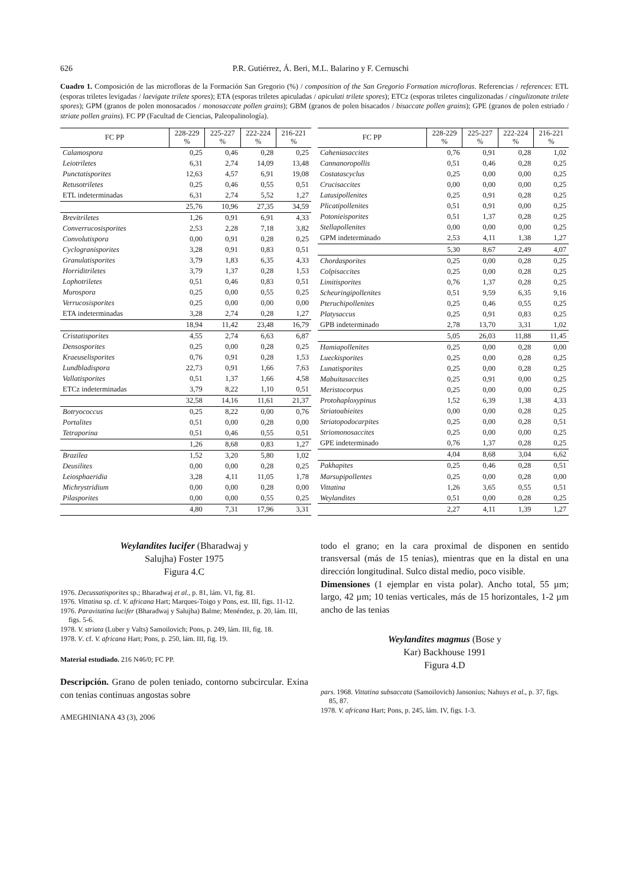626 P.R. Gutiérrez, Á. Beri, M.L. Balarino y F. Cernuschi
Cuadro 1. Composición de las microfloras de la Formación San Gregorio (%) / composition of the San Gregorio Formation microfloras. Referencias / references: ETL (esporas triletes levigadas / laevigate trilete spores); ETA (esporas triletes apiculadas / apiculati trilete spores); ETCz (esporas triletes cingulizonadas / cingulizonate trilete spores); GPM (granos de polen monosacados / monosaccate pollen grains); GBM (granos de polen bisacados / bisaccate pollen grains); GPE (granos de polen estriado / striate pollen grains). FC PP (Facultad de Ciencias, Paleopalinología).
| FC PP | 228-229 % | 225-227 % | 222-224 % | 216-221 % |
| --- | --- | --- | --- | --- |
| Calamospora | 0,25 | 0,46 | 0,28 | 0,25 |
| Leiotriletes | 6,31 | 2,74 | 14,09 | 13,48 |
| Punctatisporites | 12,63 | 4,57 | 6,91 | 19,08 |
| Retusotriletes | 0,25 | 0,46 | 0,55 | 0,51 |
| ETL indeterminadas | 6,31 | 2,74 | 5,52 | 1,27 |
| | 25,76 | 10,96 | 27,35 | 34,59 |
| Brevitriletes | 1,26 | 0,91 | 6,91 | 4,33 |
| Converrucosisporites | 2,53 | 2,28 | 7,18 | 3,82 |
| Convolutispora | 0,00 | 0,91 | 0,28 | 0,25 |
| Cyclogranisporites | 3,28 | 0,91 | 0,83 | 0,51 |
| Granulatisporites | 3,79 | 1,83 | 6,35 | 4,33 |
| Horriditriletes | 3,79 | 1,37 | 0,28 | 1,53 |
| Lophotriletes | 0,51 | 0,46 | 0,83 | 0,51 |
| Murospora | 0,25 | 0,00 | 0,55 | 0,25 |
| Verrucosisporites | 0,25 | 0,00 | 0,00 | 0,00 |
| ETA indeterminadas | 3,28 | 2,74 | 0,28 | 1,27 |
| | 18,94 | 11,42 | 23,48 | 16,79 |
| Cristatisporites | 4,55 | 2,74 | 6,63 | 6,87 |
| Densosporites | 0,25 | 0,00 | 0,28 | 0,25 |
| Kraeuselisporites | 0,76 | 0,91 | 0,28 | 1,53 |
| Lundbladispora | 22,73 | 0,91 | 1,66 | 7,63 |
| Vallatisporites | 0,51 | 1,37 | 1,66 | 4,58 |
| ETCz indeterminadas | 3,79 | 8,22 | 1,10 | 0,51 |
| | 32,58 | 14,16 | 11,61 | 21,37 |
| Botryococcus | 0,25 | 8,22 | 0,00 | 0,76 |
| Portalites | 0,51 | 0,00 | 0,28 | 0,00 |
| Tetraporina | 0,51 | 0,46 | 0,55 | 0,51 |
| | 1,26 | 8,68 | 0,83 | 1,27 |
| Brazilea | 1,52 | 3,20 | 5,80 | 1,02 |
| Deusilites | 0,00 | 0,00 | 0,28 | 0,25 |
| Leiosphaeridia | 3,28 | 4,11 | 11,05 | 1,78 |
| Michrystridium | 0,00 | 0,00 | 0,28 | 0,00 |
| Pilasporites | 0,00 | 0,00 | 0,55 | 0,25 |
| | 4,80 | 7,31 | 17,96 | 3,31 |
| FC PP | 228-229 % | 225-227 % | 222-224 % | 216-221 % |
| --- | --- | --- | --- | --- |
| Caheniasaccites | 0,76 | 0,91 | 0,28 | 1,02 |
| Cannanoropollis | 0,51 | 0,46 | 0,28 | 0,25 |
| Costatascyclus | 0,25 | 0,00 | 0,00 | 0,25 |
| Crucisaccites | 0,00 | 0,00 | 0,00 | 0,25 |
| Latusipollenites | 0,25 | 0,91 | 0,28 | 0,25 |
| Plicatipollenites | 0,51 | 0,91 | 0,00 | 0,25 |
| Potonieisporites | 0,51 | 1,37 | 0,28 | 0,25 |
| Stellapollenites | 0,00 | 0,00 | 0,00 | 0,25 |
| GPM indeterminado | 2,53 | 4,11 | 1,38 | 1,27 |
| | 5,30 | 8,67 | 2,49 | 4,07 |
| Chordasporites | 0,25 | 0,00 | 0,28 | 0,25 |
| Colpisaccites | 0,25 | 0,00 | 0,28 | 0,25 |
| Limitisporites | 0,76 | 1,37 | 0,28 | 0,25 |
| Scheuringipollenites | 0,51 | 9,59 | 6,35 | 9,16 |
| Pteruchipollenites | 0,25 | 0,46 | 0,55 | 0,25 |
| Platysaccus | 0,25 | 0,91 | 0,83 | 0,25 |
| GPB indeterminado | 2,78 | 13,70 | 3,31 | 1,02 |
| | 5,05 | 26,03 | 11,88 | 11,45 |
| Hamiapollenites | 0,25 | 0,00 | 0,28 | 0,00 |
| Lueckisporites | 0,25 | 0,00 | 0,28 | 0,25 |
| Lunatisporites | 0,25 | 0,00 | 0,28 | 0,25 |
| Mabuitasaccites | 0,25 | 0,91 | 0,00 | 0,25 |
| Meristocorpus | 0,25 | 0,00 | 0,00 | 0,25 |
| Protohaploxypinus | 1,52 | 6,39 | 1,38 | 4,33 |
| Striatoabieites | 0,00 | 0,00 | 0,28 | 0,25 |
| Striatopodocarpites | 0,25 | 0,00 | 0,28 | 0,51 |
| Striomonosaccites | 0,25 | 0,00 | 0,00 | 0,25 |
| GPE indeterminado | 0,76 | 1,37 | 0,28 | 0,25 |
| | 4,04 | 8,68 | 3,04 | 6,62 |
| Pakhapites | 0,25 | 0,46 | 0,28 | 0,51 |
| Marsupipollentes | 0,25 | 0,00 | 0,28 | 0,00 |
| Vittatina | 1,26 | 3,65 | 0,55 | 0,51 |
| Weylandites | 0,51 | 0,00 | 0,28 | 0,25 |
| | 2,27 | 4,11 | 1,39 | 1,27 |
Weylandites lucifer (Bharadwaj y
Salujha) Foster 1975
Figura 4.C
1976. Decussatisporites sp.; Bharadwaj et al., p. 81, lám. VI, fig. 81.
1976. Vittatina sp. cf. V. africana Hart; Marques-Toigo y Pons, est. III, figs. 11-12.
1976. Paravitatina lucifer (Bharadwaj y Salujha) Balme; Menéndez, p. 20, lám. III, figs. 5-6.
1978. V. striata (Luber y Valts) Samoilovich; Pons, p. 249, lám. III, fig. 18.
1978. V. cf. V. africana Hart; Pons, p. 250, lám. III, fig. 19.
Material estudiado. 216 N46/0; FC PP.
Descripción. Grano de polen teniado, contorno subcircular. Exina con tenias continuas angostas sobre
AMEGHINIANA 43 (3), 2006
todo el grano; en la cara proximal de disponen en sentido transversal (más de 15 tenias), mientras que en la distal en una dirección longitudinal. Sulco distal medio, poco visible.
Dimensiones (1 ejemplar en vista polar). Ancho total, 55 µm; largo, 42 µm; 10 tenias verticales, más de 15 horizontales, 1-2 µm ancho de las tenias
Weylandites magmus (Bose y
Kar) Backhouse 1991
Figura 4.D
pars. 1968. Vittatina subsaccata (Samoilovich) Jansonius; Nahuys et al., p. 37, figs. 85, 87.
1978. V. africana Hart; Pons, p. 245, lám. IV, figs. 1-3.